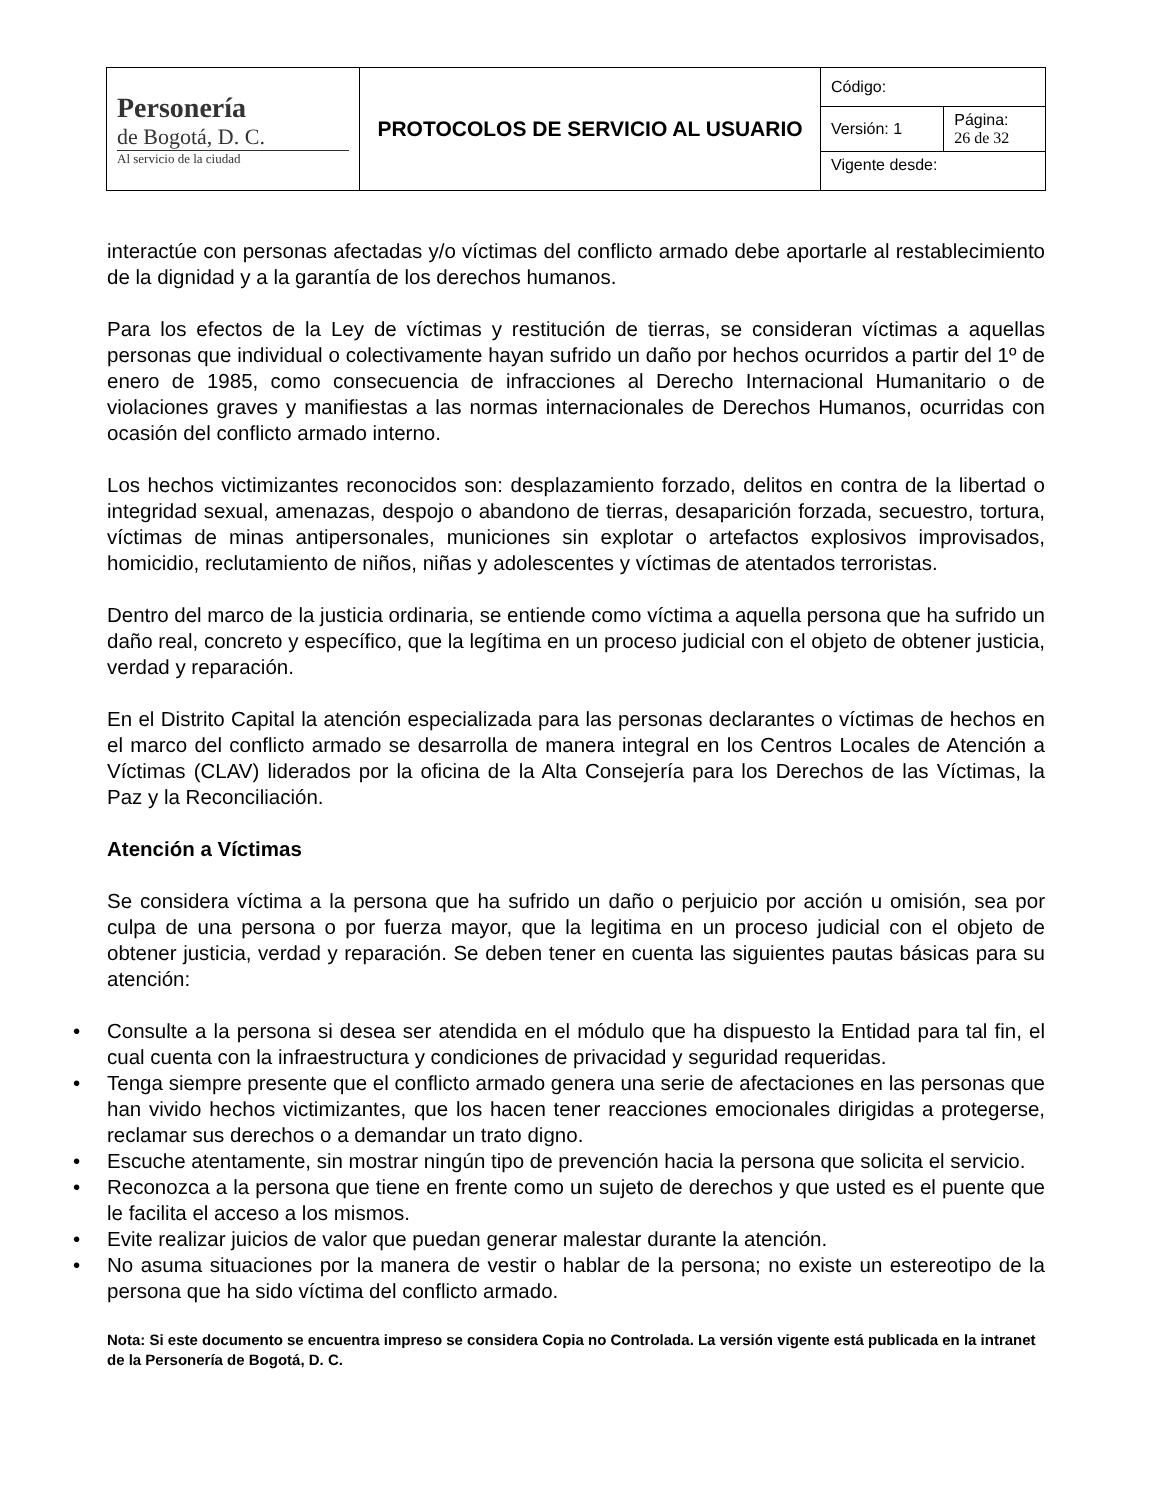| Personería de Bogotá, D. C. Al servicio de la ciudad | PROTOCOLOS DE SERVICIO AL USUARIO | Código: | |
| | | Versión: 1 | Página: 26 de 32 |
| | | Vigente desde: | |
interactúe con personas afectadas y/o víctimas del conflicto armado debe aportarle al restablecimiento de la dignidad y a la garantía de los derechos humanos.
Para los efectos de la Ley de víctimas y restitución de tierras, se consideran víctimas a aquellas personas que individual o colectivamente hayan sufrido un daño por hechos ocurridos a partir del 1º de enero de 1985, como consecuencia de infracciones al Derecho Internacional Humanitario o de violaciones graves y manifiestas a las normas internacionales de Derechos Humanos, ocurridas con ocasión del conflicto armado interno.
Los hechos victimizantes reconocidos son: desplazamiento forzado, delitos en contra de la libertad o integridad sexual, amenazas, despojo o abandono de tierras, desaparición forzada, secuestro, tortura, víctimas de minas antipersonales, municiones sin explotar o artefactos explosivos improvisados, homicidio, reclutamiento de niños, niñas y adolescentes y víctimas de atentados terroristas.
Dentro del marco de la justicia ordinaria, se entiende como víctima a aquella persona que ha sufrido un daño real, concreto y específico, que la legítima en un proceso judicial con el objeto de obtener justicia, verdad y reparación.
En el Distrito Capital la atención especializada para las personas declarantes o víctimas de hechos en el marco del conflicto armado se desarrolla de manera integral en los Centros Locales de Atención a Víctimas (CLAV) liderados por la oficina de la Alta Consejería para los Derechos de las Víctimas, la Paz y la Reconciliación.
Atención a Víctimas
Se considera víctima a la persona que ha sufrido un daño o perjuicio por acción u omisión, sea por culpa de una persona o por fuerza mayor, que la legitima en un proceso judicial con el objeto de obtener justicia, verdad y reparación. Se deben tener en cuenta las siguientes pautas básicas para su atención:
• Consulte a la persona si desea ser atendida en el módulo que ha dispuesto la Entidad para tal fin, el cual cuenta con la infraestructura y condiciones de privacidad y seguridad requeridas.
• Tenga siempre presente que el conflicto armado genera una serie de afectaciones en las personas que han vivido hechos victimizantes, que los hacen tener reacciones emocionales dirigidas a protegerse, reclamar sus derechos o a demandar un trato digno.
• Escuche atentamente, sin mostrar ningún tipo de prevención hacia la persona que solicita el servicio.
• Reconozca a la persona que tiene en frente como un sujeto de derechos y que usted es el puente que le facilita el acceso a los mismos.
• Evite realizar juicios de valor que puedan generar malestar durante la atención.
• No asuma situaciones por la manera de vestir o hablar de la persona; no existe un estereotipo de la persona que ha sido víctima del conflicto armado.
Nota: Si este documento se encuentra impreso se considera Copia no Controlada. La versión vigente está publicada en la intranet de la Personería de Bogotá, D. C.